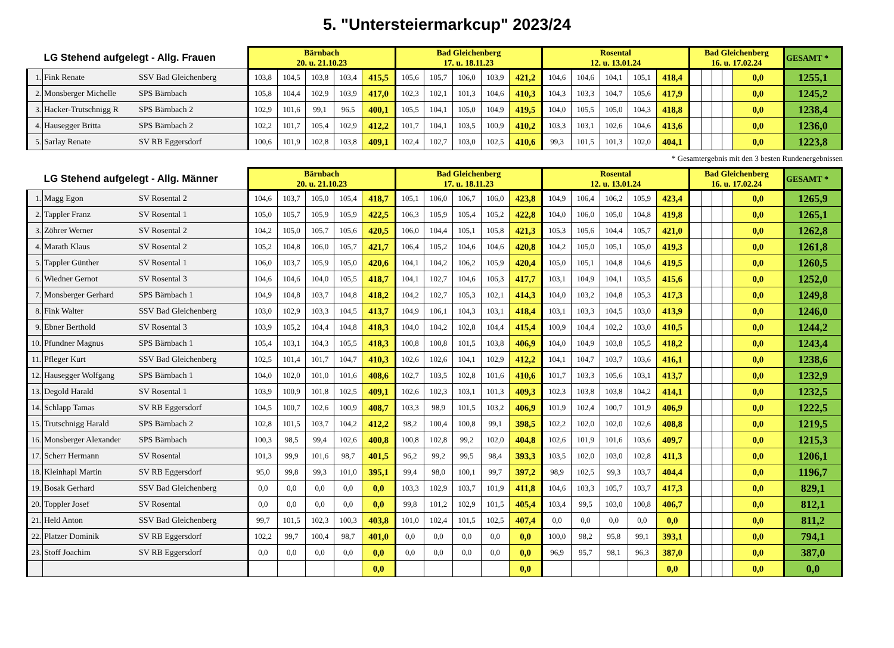5. "Untersteiermarkcup" 2023/24
| LG Stehend aufgelegt - Allg. Frauen | | | Bärnbach 20. u. 21.10.23 | | | | | Bad Gleichenberg 17. u. 18.11.23 | | | | | Rosental 12. u. 13.01.24 | | | | | Bad Gleichenberg 16. u. 17.02.24 | | | | | GESAMT * |
| 1. | Fink Renate | SSV Bad Gleichenberg | 103,8 | 104,5 | 103,8 | 103,4 | 415,5 | 105,6 | 105,7 | 106,0 | 103,9 | 421,2 | 104,6 | 104,6 | 104,1 | 105,1 | 418,4 | | | | | 0,0 | 1255,1 |
| 2. | Monsberger Michelle | SPS Bärnbach | 105,8 | 104,4 | 102,9 | 103,9 | 417,0 | 102,3 | 102,1 | 101,3 | 104,6 | 410,3 | 104,3 | 103,3 | 104,7 | 105,6 | 417,9 | | | | | 0,0 | 1245,2 |
| 3. | Hacker-Trutschnigg R | SPS Bärnbach 2 | 102,9 | 101,6 | 99,1 | 96,5 | 400,1 | 105,5 | 104,1 | 105,0 | 104,9 | 419,5 | 104,0 | 105,5 | 105,0 | 104,3 | 418,8 | | | | | 0,0 | 1238,4 |
| 4. | Hausegger Britta | SPS Bärnbach 2 | 102,2 | 101,7 | 105,4 | 102,9 | 412,2 | 101,7 | 104,1 | 103,5 | 100,9 | 410,2 | 103,3 | 103,1 | 102,6 | 104,6 | 413,6 | | | | | 0,0 | 1236,0 |
| 5. | Sarlay Renate | SV RB Eggersdorf | 100,6 | 101,9 | 102,8 | 103,8 | 409,1 | 102,4 | 102,7 | 103,0 | 102,5 | 410,6 | 99,3 | 101,5 | 101,3 | 102,0 | 404,1 | | | | | 0,0 | 1223,8 |
* Gesamtergebnis mit den 3 besten Rundenergebnissen
| LG Stehend aufgelegt - Allg. Männer | | | Bärnbach 20. u. 21.10.23 | | | | | Bad Gleichenberg 17. u. 18.11.23 | | | | | Rosental 12. u. 13.01.24 | | | | | Bad Gleichenberg 16. u. 17.02.24 | | | | | GESAMT * |
| 1. | Magg Egon | SV Rosental 2 | 104,6 | 103,7 | 105,0 | 105,4 | 418,7 | 105,1 | 106,0 | 106,7 | 106,0 | 423,8 | 104,9 | 106,4 | 106,2 | 105,9 | 423,4 | | | | | 0,0 | 1265,9 |
| 2. | Tappler Franz | SV Rosental 1 | 105,0 | 105,7 | 105,9 | 105,9 | 422,5 | 106,3 | 105,9 | 105,4 | 105,2 | 422,8 | 104,0 | 106,0 | 105,0 | 104,8 | 419,8 | | | | | 0,0 | 1265,1 |
| 3. | Zöhrer Werner | SV Rosental 2 | 104,2 | 105,0 | 105,7 | 105,6 | 420,5 | 106,0 | 104,4 | 105,1 | 105,8 | 421,3 | 105,3 | 105,6 | 104,4 | 105,7 | 421,0 | | | | | 0,0 | 1262,8 |
| 4. | Marath Klaus | SV Rosental 2 | 105,2 | 104,8 | 106,0 | 105,7 | 421,7 | 106,4 | 105,2 | 104,6 | 104,6 | 420,8 | 104,2 | 105,0 | 105,1 | 105,0 | 419,3 | | | | | 0,0 | 1261,8 |
| 5. | Tappler Günther | SV Rosental 1 | 106,0 | 103,7 | 105,9 | 105,0 | 420,6 | 104,1 | 104,2 | 106,2 | 105,9 | 420,4 | 105,0 | 105,1 | 104,8 | 104,6 | 419,5 | | | | | 0,0 | 1260,5 |
| 6. | Wiedner Gernot | SV Rosental 3 | 104,6 | 104,6 | 104,0 | 105,5 | 418,7 | 104,1 | 102,7 | 104,6 | 106,3 | 417,7 | 103,1 | 104,9 | 104,1 | 103,5 | 415,6 | | | | | 0,0 | 1252,0 |
| 7. | Monsberger Gerhard | SPS Bärnbach 1 | 104,9 | 104,8 | 103,7 | 104,8 | 418,2 | 104,2 | 102,7 | 105,3 | 102,1 | 414,3 | 104,0 | 103,2 | 104,8 | 105,3 | 417,3 | | | | | 0,0 | 1249,8 |
| 8. | Fink Walter | SSV Bad Gleichenberg | 103,0 | 102,9 | 103,3 | 104,5 | 413,7 | 104,9 | 106,1 | 104,3 | 103,1 | 418,4 | 103,1 | 103,3 | 104,5 | 103,0 | 413,9 | | | | | 0,0 | 1246,0 |
| 9. | Ebner Berthold | SV Rosental 3 | 103,9 | 105,2 | 104,4 | 104,8 | 418,3 | 104,0 | 104,2 | 102,8 | 104,4 | 415,4 | 100,9 | 104,4 | 102,2 | 103,0 | 410,5 | | | | | 0,0 | 1244,2 |
| 10. | Pfundner Magnus | SPS Bärnbach 1 | 105,4 | 103,1 | 104,3 | 105,5 | 418,3 | 100,8 | 100,8 | 101,5 | 103,8 | 406,9 | 104,0 | 104,9 | 103,8 | 105,5 | 418,2 | | | | | 0,0 | 1243,4 |
| 11. | Pfleger Kurt | SSV Bad Gleichenberg | 102,5 | 101,4 | 101,7 | 104,7 | 410,3 | 102,6 | 102,6 | 104,1 | 102,9 | 412,2 | 104,1 | 104,7 | 103,7 | 103,6 | 416,1 | | | | | 0,0 | 1238,6 |
| 12. | Hausegger Wolfgang | SPS Bärnbach 1 | 104,0 | 102,0 | 101,0 | 101,6 | 408,6 | 102,7 | 103,5 | 102,8 | 101,6 | 410,6 | 101,7 | 103,3 | 105,6 | 103,1 | 413,7 | | | | | 0,0 | 1232,9 |
| 13. | Degold Harald | SV Rosental 1 | 103,9 | 100,9 | 101,8 | 102,5 | 409,1 | 102,6 | 102,3 | 103,1 | 101,3 | 409,3 | 102,3 | 103,8 | 103,8 | 104,2 | 414,1 | | | | | 0,0 | 1232,5 |
| 14. | Schlapp Tamas | SV RB Eggersdorf | 104,5 | 100,7 | 102,6 | 100,9 | 408,7 | 103,3 | 98,9 | 101,5 | 103,2 | 406,9 | 101,9 | 102,4 | 100,7 | 101,9 | 406,9 | | | | | 0,0 | 1222,5 |
| 15. | Trutschnigg Harald | SPS Bärnbach 2 | 102,8 | 101,5 | 103,7 | 104,2 | 412,2 | 98,2 | 100,4 | 100,8 | 99,1 | 398,5 | 102,2 | 102,0 | 102,0 | 102,6 | 408,8 | | | | | 0,0 | 1219,5 |
| 16. | Monsberger Alexander | SPS Bärnbach | 100,3 | 98,5 | 99,4 | 102,6 | 400,8 | 100,8 | 102,8 | 99,2 | 102,0 | 404,8 | 102,6 | 101,9 | 101,6 | 103,6 | 409,7 | | | | | 0,0 | 1215,3 |
| 17. | Scherr Hermann | SV Rosental | 101,3 | 99,9 | 101,6 | 98,7 | 401,5 | 96,2 | 99,2 | 99,5 | 98,4 | 393,3 | 103,5 | 102,0 | 103,0 | 102,8 | 411,3 | | | | | 0,0 | 1206,1 |
| 18. | Kleinhapl Martin | SV RB Eggersdorf | 95,0 | 99,8 | 99,3 | 101,0 | 395,1 | 99,4 | 98,0 | 100,1 | 99,7 | 397,2 | 98,9 | 102,5 | 99,3 | 103,7 | 404,4 | | | | | 0,0 | 1196,7 |
| 19. | Bosak Gerhard | SSV Bad Gleichenberg | 0,0 | 0,0 | 0,0 | 0,0 | 0,0 | 103,3 | 102,9 | 103,7 | 101,9 | 411,8 | 104,6 | 103,3 | 105,7 | 103,7 | 417,3 | | | | | 0,0 | 829,1 |
| 20. | Toppler Josef | SV Rosental | 0,0 | 0,0 | 0,0 | 0,0 | 0,0 | 99,8 | 101,2 | 102,9 | 101,5 | 405,4 | 103,4 | 99,5 | 103,0 | 100,8 | 406,7 | | | | | 0,0 | 812,1 |
| 21. | Held Anton | SSV Bad Gleichenberg | 99,7 | 101,5 | 102,3 | 100,3 | 403,8 | 101,0 | 102,4 | 101,5 | 102,5 | 407,4 | 0,0 | 0,0 | 0,0 | 0,0 | 0,0 | | | | | 0,0 | 811,2 |
| 22. | Platzer Dominik | SV RB Eggersdorf | 102,2 | 99,7 | 100,4 | 98,7 | 401,0 | 0,0 | 0,0 | 0,0 | 0,0 | 0,0 | 100,0 | 98,2 | 95,8 | 99,1 | 393,1 | | | | | 0,0 | 794,1 |
| 23. | Stoff Joachim | SV RB Eggersdorf | 0,0 | 0,0 | 0,0 | 0,0 | 0,0 | 0,0 | 0,0 | 0,0 | 0,0 | 0,0 | 96,9 | 95,7 | 98,1 | 96,3 | 387,0 | | | | | 0,0 | 387,0 |
| | | | | | | | 0,0 | | | | | 0,0 | | | | | 0,0 | | | | | 0,0 | 0,0 |